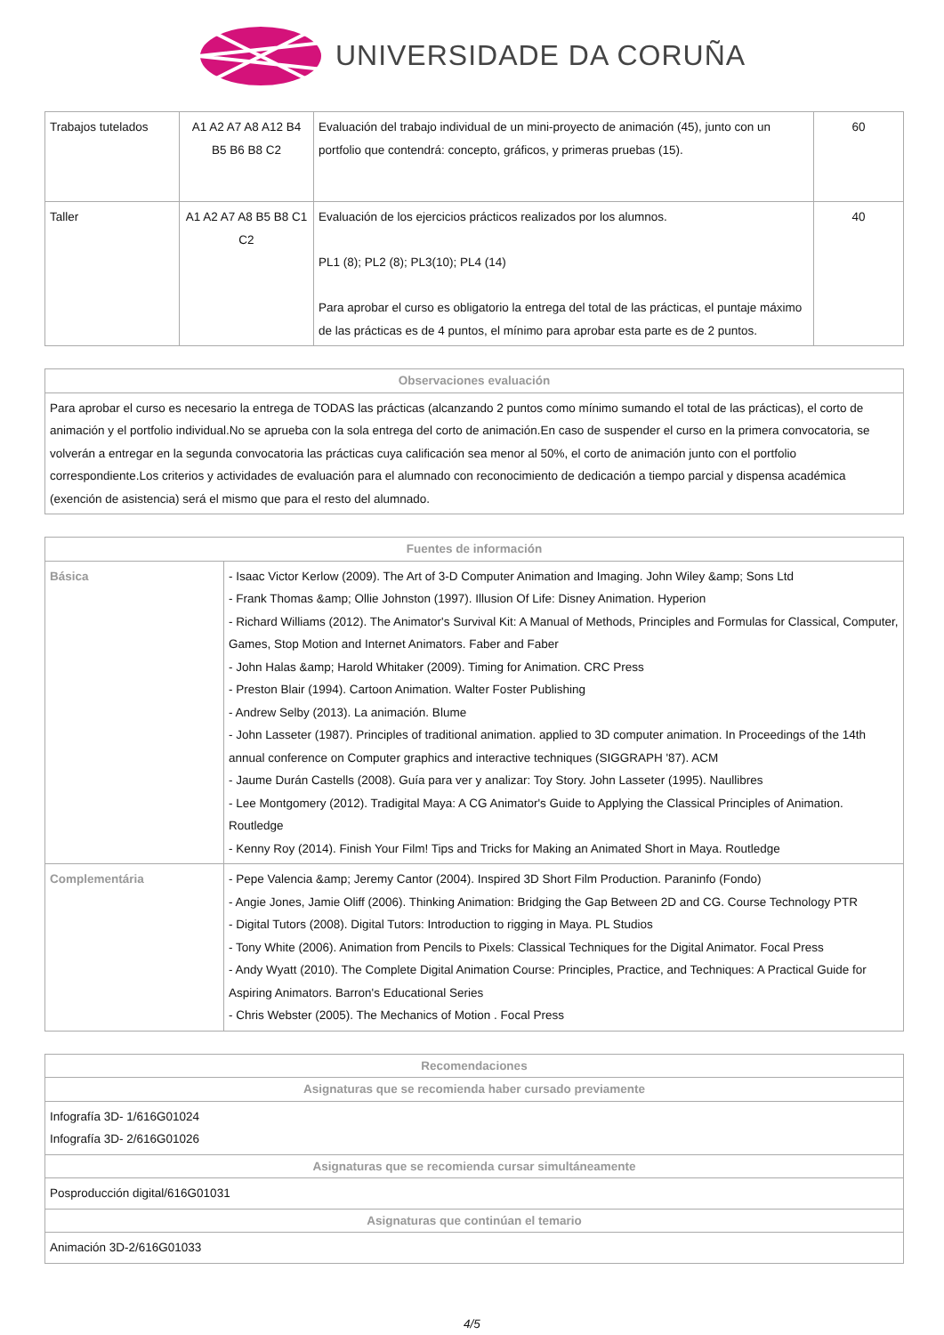UNIVERSIDADE DA CORUÑA
| Trabajos tutelados | A1 A2 A7 A8 A12 B4 B5 B6 B8 C2 | Evaluación del trabajo individual de un mini-proyecto de animación (45), junto con un portfolio que contendrá: concepto, gráficos, y primeras pruebas (15). | 60 |
| Taller | A1 A2 A7 A8 B5 B8 C1 C2 | Evaluación de los ejercicios prácticos realizados por los alumnos. PL1 (8); PL2 (8); PL3(10); PL4 (14) Para aprobar el curso es obligatorio la entrega del total de las prácticas, el puntaje máximo de las prácticas es de 4 puntos, el mínimo para aprobar esta parte es de 2 puntos. | 40 |
| Observaciones evaluación |
| --- |
| Para aprobar el curso es necesario la entrega de TODAS las prácticas (alcanzando 2 puntos como mínimo sumando el total de las prácticas), el corto de animación y el portfolio individual.No se aprueba con la sola entrega del corto de animación.En caso de suspender el curso en la primera convocatoria, se volverán a entregar en la segunda convocatoria las prácticas cuya calificación sea menor al 50%, el corto de animación junto con el portfolio correspondiente.Los criterios y actividades de evaluación para el alumnado con reconocimiento de dedicación a tiempo parcial y dispensa académica (exención de asistencia) será el mismo que para el resto del alumnado. |
| Fuentes de información | |
| --- | --- |
| Básica | - Isaac Victor Kerlow (2009). The Art of 3-D Computer Animation and Imaging. John Wiley &amp; Sons Ltd - Frank Thomas &amp; Ollie Johnston (1997). Illusion Of Life: Disney Animation. Hyperion - Richard Williams (2012). The Animator's Survival Kit: A Manual of Methods, Principles and Formulas for Classical, Computer, Games, Stop Motion and Internet Animators. Faber and Faber - John Halas &amp; Harold Whitaker (2009). Timing for Animation. CRC Press - Preston Blair (1994). Cartoon Animation. Walter Foster Publishing - Andrew Selby (2013). La animación. Blume - John Lasseter (1987). Principles of traditional animation. applied to 3D computer animation. In Proceedings of the 14th annual conference on Computer graphics and interactive techniques (SIGGRAPH '87). ACM - Jaume Durán Castells (2008). Guía para ver y analizar: Toy Story. John Lasseter (1995). Naullibres - Lee Montgomery (2012). Tradigital Maya: A CG Animator's Guide to Applying the Classical Principles of Animation. Routledge - Kenny Roy (2014). Finish Your Film! Tips and Tricks for Making an Animated Short in Maya. Routledge |
| Complementária | - Pepe Valencia &amp; Jeremy Cantor (2004). Inspired 3D Short Film Production. Paraninfo (Fondo) - Angie Jones, Jamie Oliff (2006). Thinking Animation: Bridging the Gap Between 2D and CG. Course Technology PTR - Digital Tutors (2008). Digital Tutors: Introduction to rigging in Maya. PL Studios - Tony White (2006). Animation from Pencils to Pixels: Classical Techniques for the Digital Animator. Focal Press - Andy Wyatt (2010). The Complete Digital Animation Course: Principles, Practice, and Techniques: A Practical Guide for Aspiring Animators. Barron's Educational Series - Chris Webster (2005). The Mechanics of Motion . Focal Press |
| Recomendaciones |
| --- |
| Asignaturas que se recomienda haber cursado previamente |
| Infografía 3D- 1/616G01024 Infografía 3D- 2/616G01026 |
| Asignaturas que se recomienda cursar simultáneamente |
| Posproducción digital/616G01031 |
| Asignaturas que continúan el temario |
| Animación 3D-2/616G01033 |
4/5